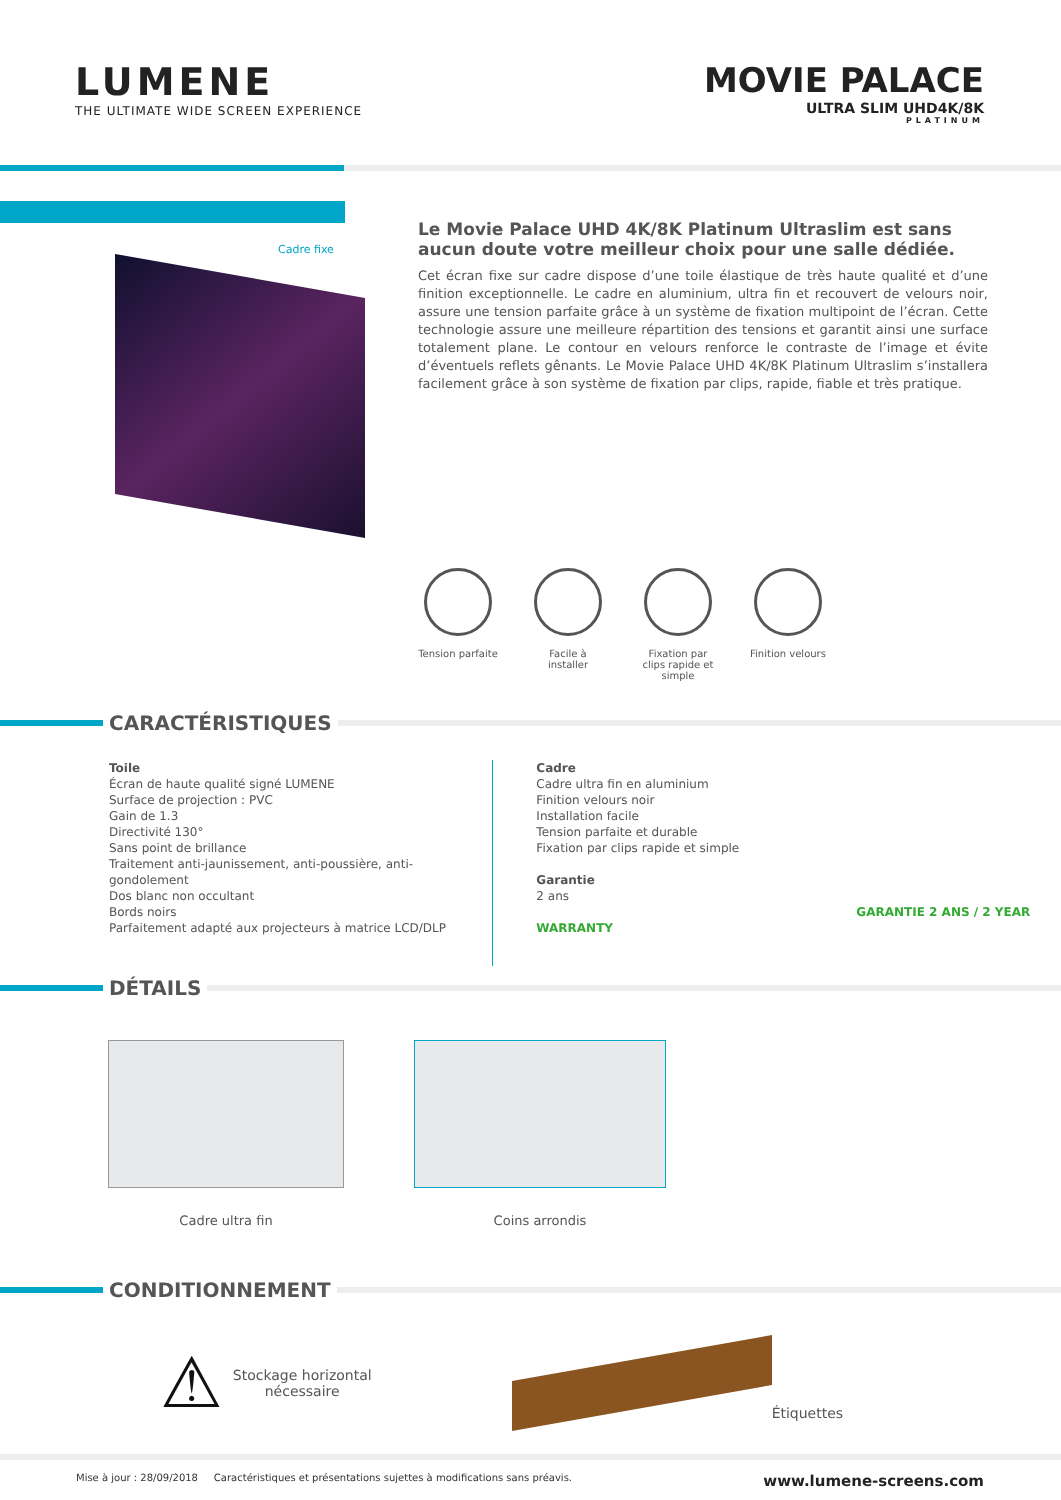LUMENE
THE ULTIMATE WIDE SCREEN EXPERIENCE
MOVIE PALACE
ULTRA SLIM UHD4K/8K
PLATINUM
Cadre fixe
Le Movie Palace UHD 4K/8K Platinum Ultraslim est sans aucun doute votre meilleur choix pour une salle dédiée.
Cet écran fixe sur cadre dispose d’une toile élastique de très haute qualité et d’une finition exceptionnelle. Le cadre en aluminium, ultra fin et recouvert de velours noir, assure une tension parfaite grâce à un système de fixation multipoint de l’écran. Cette technologie assure une meilleure répartition des tensions et garantit ainsi une surface totalement plane. Le contour en velours renforce le contraste de l’image et évite d’éventuels reflets gênants. Le Movie Palace UHD 4K/8K Platinum Ultraslim s’installera facilement grâce à son système de fixation par clips, rapide, fiable et très pratique.
Tension parfaite
Facile à installer
Fixation par clips rapide et simple
Finition velours
CARACTÉRISTIQUES
Toile
Écran de haute qualité signé LUMENE
Surface de projection : PVC
Gain de 1.3
Directivité 130°
Sans point de brillance
Traitement anti-jaunissement, anti-poussière, anti-gondolement
Dos blanc non occultant
Bords noirs
Parfaitement adapté aux projecteurs à matrice LCD/DLP
Cadre
Cadre ultra fin en aluminium
Finition velours noir
Installation facile
Tension parfaite et durable
Fixation par clips rapide et simple
Garantie
2 ans
GARANTIE 2 ANS / 2 YEAR WARRANTY
DÉTAILS
Cadre ultra fin Coins arrondis
CONDITIONNEMENT
⚠
Stockage horizontal
nécessaire
Étiquettes
Mise à jour : 28/09/2018 Caractéristiques et présentations sujettes à modifications sans préavis. www.lumene-screens.com